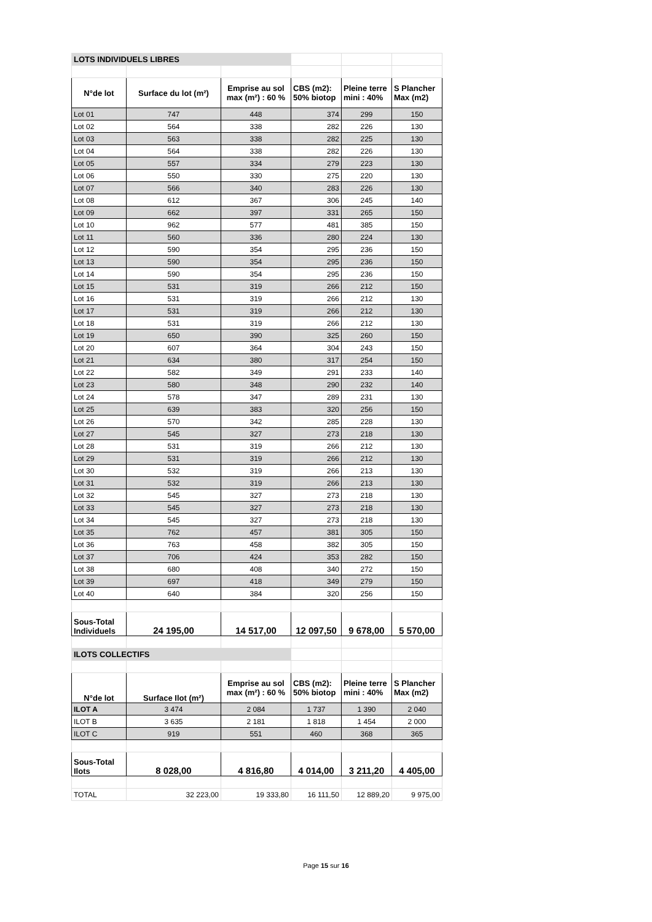| LOTS INDIVIDUELS LIBRES | | | | | |
| N°de lot | Surface du lot (m²) | Emprise au sol max (m²) : 60 % | CBS (m2): 50% biotop | Pleine terre mini : 40% | S Plancher Max (m2) |
| Lot 01 | 747 | 448 | 374 | 299 | 150 |
| Lot 02 | 564 | 338 | 282 | 226 | 130 |
| Lot 03 | 563 | 338 | 282 | 225 | 130 |
| Lot 04 | 564 | 338 | 282 | 226 | 130 |
| Lot 05 | 557 | 334 | 279 | 223 | 130 |
| Lot 06 | 550 | 330 | 275 | 220 | 130 |
| Lot 07 | 566 | 340 | 283 | 226 | 130 |
| Lot 08 | 612 | 367 | 306 | 245 | 140 |
| Lot 09 | 662 | 397 | 331 | 265 | 150 |
| Lot 10 | 962 | 577 | 481 | 385 | 150 |
| Lot 11 | 560 | 336 | 280 | 224 | 130 |
| Lot 12 | 590 | 354 | 295 | 236 | 150 |
| Lot 13 | 590 | 354 | 295 | 236 | 150 |
| Lot 14 | 590 | 354 | 295 | 236 | 150 |
| Lot 15 | 531 | 319 | 266 | 212 | 150 |
| Lot 16 | 531 | 319 | 266 | 212 | 130 |
| Lot 17 | 531 | 319 | 266 | 212 | 130 |
| Lot 18 | 531 | 319 | 266 | 212 | 130 |
| Lot 19 | 650 | 390 | 325 | 260 | 150 |
| Lot 20 | 607 | 364 | 304 | 243 | 150 |
| Lot 21 | 634 | 380 | 317 | 254 | 150 |
| Lot 22 | 582 | 349 | 291 | 233 | 140 |
| Lot 23 | 580 | 348 | 290 | 232 | 140 |
| Lot 24 | 578 | 347 | 289 | 231 | 130 |
| Lot 25 | 639 | 383 | 320 | 256 | 150 |
| Lot 26 | 570 | 342 | 285 | 228 | 130 |
| Lot 27 | 545 | 327 | 273 | 218 | 130 |
| Lot 28 | 531 | 319 | 266 | 212 | 130 |
| Lot 29 | 531 | 319 | 266 | 212 | 130 |
| Lot 30 | 532 | 319 | 266 | 213 | 130 |
| Lot 31 | 532 | 319 | 266 | 213 | 130 |
| Lot 32 | 545 | 327 | 273 | 218 | 130 |
| Lot 33 | 545 | 327 | 273 | 218 | 130 |
| Lot 34 | 545 | 327 | 273 | 218 | 130 |
| Lot 35 | 762 | 457 | 381 | 305 | 150 |
| Lot 36 | 763 | 458 | 382 | 305 | 150 |
| Lot 37 | 706 | 424 | 353 | 282 | 150 |
| Lot 38 | 680 | 408 | 340 | 272 | 150 |
| Lot 39 | 697 | 418 | 349 | 279 | 150 |
| Lot 40 | 640 | 384 | 320 | 256 | 150 |
| Sous-Total Individuels | 24 195,00 | 14 517,00 | 12 097,50 | 9 678,00 | 5 570,00 |
| ILOTS COLLECTIFS | | | | | |
| N°de lot | Surface Ilot (m²) | Emprise au sol max (m²) : 60 % | CBS (m2): 50% biotop | Pleine terre mini : 40% | S Plancher Max (m2) |
| ILOT A | 3 474 | 2 084 | 1 737 | 1 390 | 2 040 |
| ILOT B | 3 635 | 2 181 | 1 818 | 1 454 | 2 000 |
| ILOT C | 919 | 551 | 460 | 368 | 365 |
| Sous-Total Ilots | 8 028,00 | 4 816,80 | 4 014,00 | 3 211,20 | 4 405,00 |
| TOTAL | 32 223,00 | 19 333,80 | 16 111,50 | 12 889,20 | 9 975,00 |
Page 15 sur 16